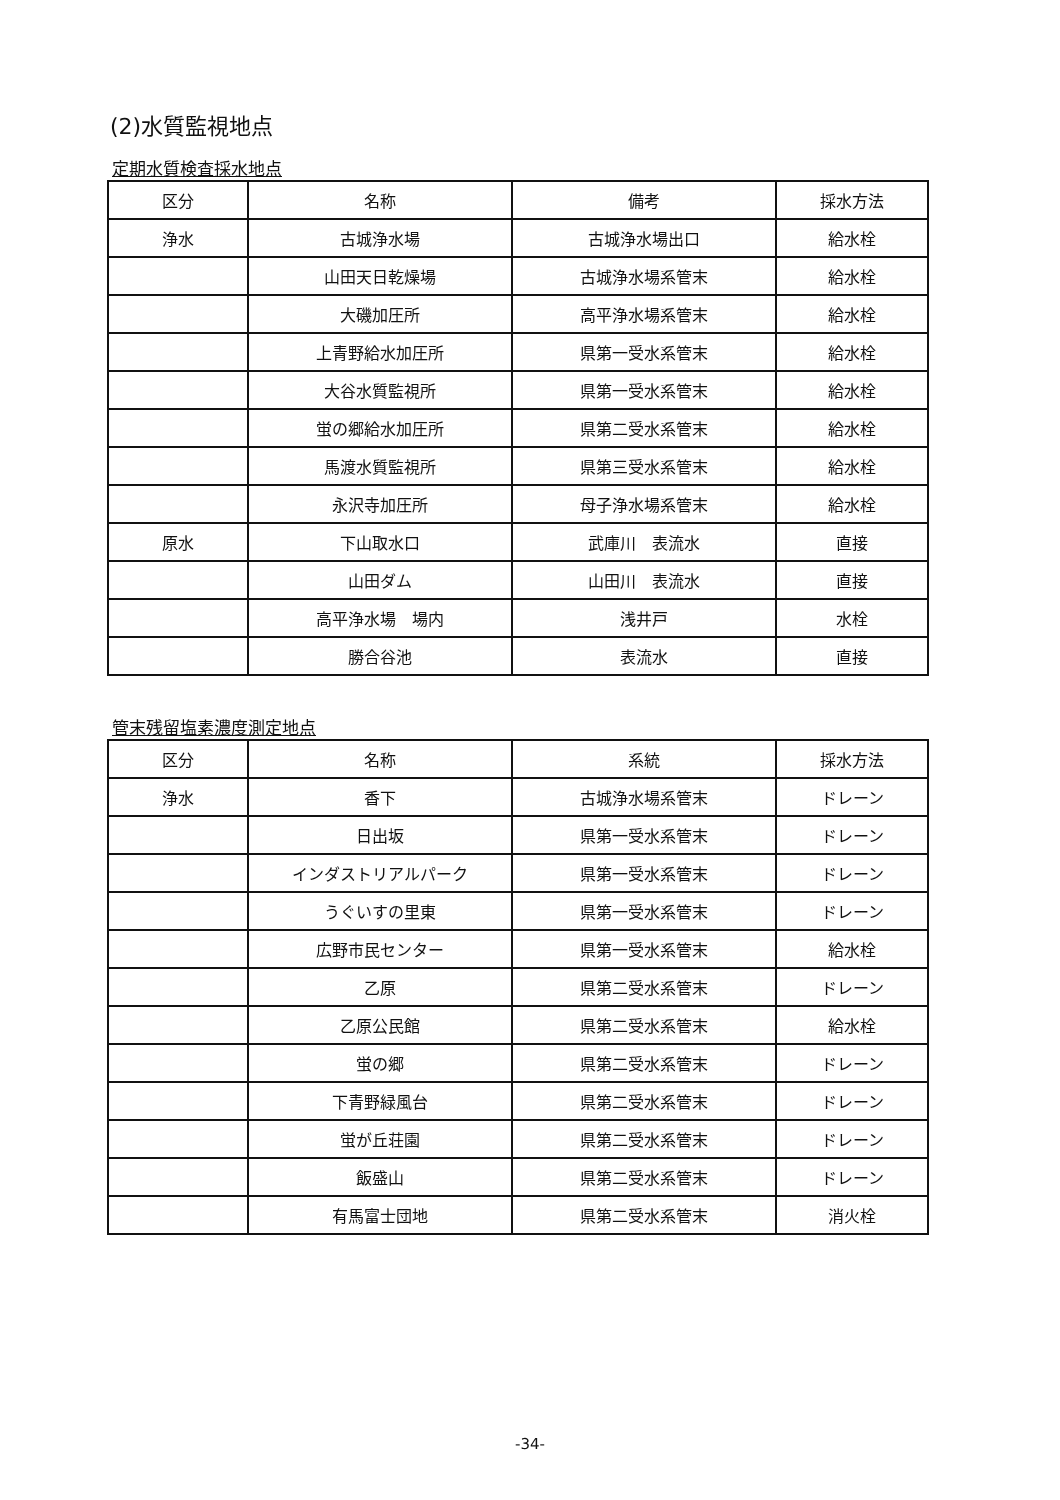(2)水質監視地点
定期水質検査採水地点
| 区分 | 名称 | 備考 | 採水方法 |
| --- | --- | --- | --- |
| 浄水 | 古城浄水場 | 古城浄水場出口 | 給水栓 |
| | 山田天日乾燥場 | 古城浄水場系管末 | 給水栓 |
| | 大磯加圧所 | 高平浄水場系管末 | 給水栓 |
| | 上青野給水加圧所 | 県第一受水系管末 | 給水栓 |
| | 大谷水質監視所 | 県第一受水系管末 | 給水栓 |
| | 蛍の郷給水加圧所 | 県第二受水系管末 | 給水栓 |
| | 馬渡水質監視所 | 県第三受水系管末 | 給水栓 |
| | 永沢寺加圧所 | 母子浄水場系管末 | 給水栓 |
| 原水 | 下山取水口 | 武庫川 表流水 | 直接 |
| | 山田ダム | 山田川 表流水 | 直接 |
| | 高平浄水場 場内 | 浅井戸 | 水栓 |
| | 勝合谷池 | 表流水 | 直接 |
管末残留塩素濃度測定地点
| 区分 | 名称 | 系統 | 採水方法 |
| --- | --- | --- | --- |
| 浄水 | 香下 | 古城浄水場系管末 | ドレーン |
| | 日出坂 | 県第一受水系管末 | ドレーン |
| | インダストリアルパーク | 県第一受水系管末 | ドレーン |
| | うぐいすの里東 | 県第一受水系管末 | ドレーン |
| | 広野市民センター | 県第一受水系管末 | 給水栓 |
| | 乙原 | 県第二受水系管末 | ドレーン |
| | 乙原公民館 | 県第二受水系管末 | 給水栓 |
| | 蛍の郷 | 県第二受水系管末 | ドレーン |
| | 下青野緑風台 | 県第二受水系管末 | ドレーン |
| | 蛍が丘荘園 | 県第二受水系管末 | ドレーン |
| | 飯盛山 | 県第二受水系管末 | ドレーン |
| | 有馬富士団地 | 県第二受水系管末 | 消火栓 |
-34-